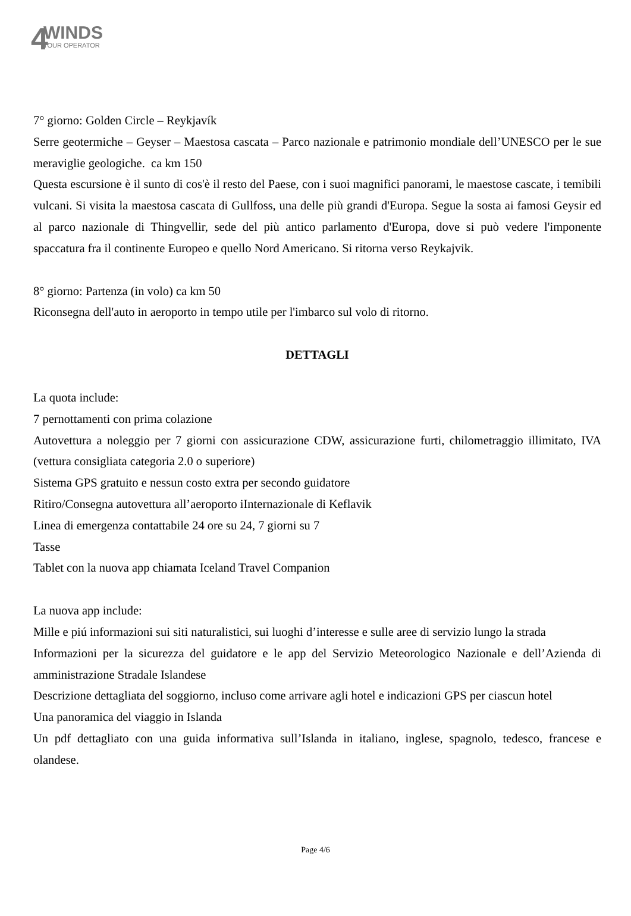4 WINDS TOUR OPERATOR
7° giorno: Golden Circle – Reykjavík
Serre geotermiche – Geyser – Maestosa cascata – Parco nazionale e patrimonio mondiale dell’UNESCO per le sue meraviglie geologiche. ca km 150
Questa escursione è il sunto di cos'è il resto del Paese, con i suoi magnifici panorami, le maestose cascate, i temibili vulcani. Si visita la maestosa cascata di Gullfoss, una delle più grandi d'Europa. Segue la sosta ai famosi Geysir ed al parco nazionale di Thingvellir, sede del più antico parlamento d'Europa, dove si può vedere l'imponente spaccatura fra il continente Europeo e quello Nord Americano. Si ritorna verso Reykajvik.
8° giorno: Partenza (in volo) ca km 50
Riconsegna dell'auto in aeroporto in tempo utile per l'imbarco sul volo di ritorno.
DETTAGLI
La quota include:
7 pernottamenti con prima colazione
Autovettura a noleggio per 7 giorni con assicurazione CDW, assicurazione furti, chilometraggio illimitato, IVA (vettura consigliata categoria 2.0 o superiore)
Sistema GPS gratuito e nessun costo extra per secondo guidatore
Ritiro/Consegna autovettura all’aeroporto iInternazionale di Keflavik
Linea di emergenza contattabile 24 ore su 24, 7 giorni su 7
Tasse
Tablet con la nuova app chiamata Iceland Travel Companion
La nuova app include:
Mille e piú informazioni sui siti naturalistici, sui luoghi d’interesse e sulle aree di servizio lungo la strada
Informazioni per la sicurezza del guidatore e le app del Servizio Meteorologico Nazionale e dell’Azienda di amministrazione Stradale Islandese
Descrizione dettagliata del soggiorno, incluso come arrivare agli hotel e indicazioni GPS per ciascun hotel
Una panoramica del viaggio in Islanda
Un pdf dettagliato con una guida informativa sull’Islanda in italiano, inglese, spagnolo, tedesco, francese e olandese.
Page 4/6